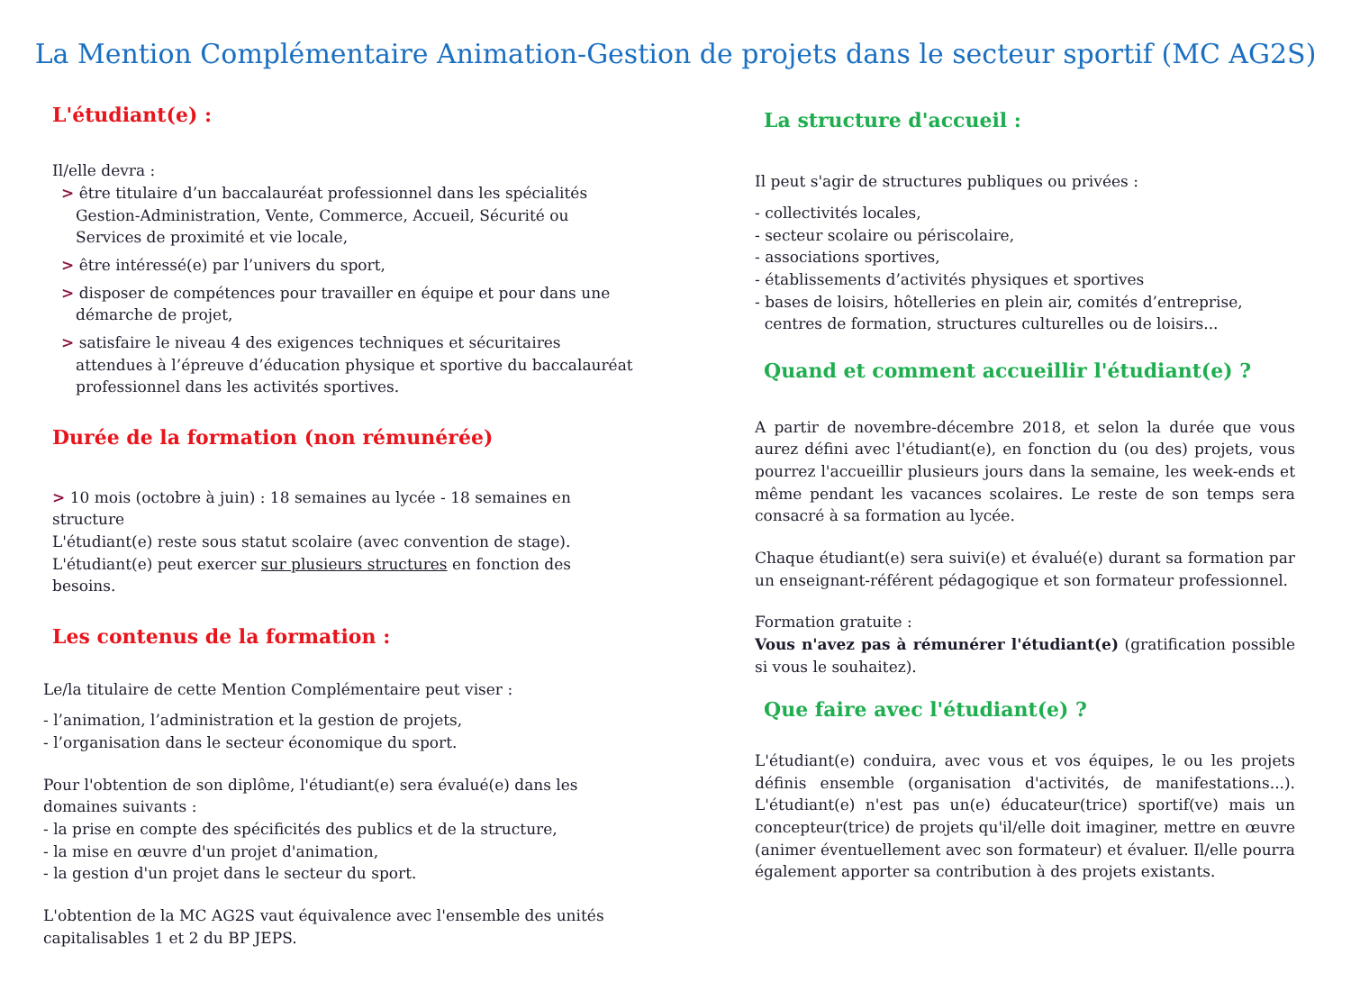La Mention Complémentaire Animation-Gestion de projets dans le secteur sportif (MC AG2S)
L'étudiant(e) :
Il/elle devra :
> être titulaire d’un baccalauréat professionnel dans les spécialités Gestion-Administration, Vente, Commerce, Accueil, Sécurité ou Services de proximité et vie locale,
> être intéressé(e) par l’univers du sport,
> disposer de compétences pour travailler en équipe et pour dans une démarche de projet,
> satisfaire le niveau 4 des exigences techniques et sécuritaires attendues à l’épreuve d’éducation physique et sportive du baccalauréat professionnel dans les activités sportives.
Durée de la formation (non rémunérée)
> 10 mois (octobre à juin) : 18 semaines au lycée - 18 semaines en structure
L'étudiant(e) reste sous statut scolaire (avec convention de stage).
L'étudiant(e) peut exercer sur plusieurs structures en fonction des besoins.
Les contenus de la formation :
Le/la titulaire de cette Mention Complémentaire peut viser :
- l’animation, l’administration et la gestion de projets,
- l’organisation dans le secteur économique du sport.
Pour l'obtention de son diplôme, l'étudiant(e) sera évalué(e) dans les domaines suivants :
- la prise en compte des spécificités des publics et de la structure,
- la mise en œuvre d'un projet d'animation,
- la gestion d'un projet dans le secteur du sport.
L'obtention de la MC AG2S vaut équivalence avec l'ensemble des unités capitalisables 1 et 2 du BP JEPS.
La structure d'accueil :
Il peut s'agir de structures publiques ou privées :
- collectivités locales,
- secteur scolaire ou périscolaire,
- associations sportives,
- établissements d’activités physiques et sportives
- bases de loisirs, hôtelleries en plein air, comités d’entreprise,
centres de formation, structures culturelles ou de loisirs...
Quand et comment accueillir l'étudiant(e) ?
A partir de novembre-décembre 2018, et selon la durée que vous aurez défini avec l'étudiant(e), en fonction du (ou des) projets, vous pourrez l'accueillir plusieurs jours dans la semaine, les week-ends et même pendant les vacances scolaires. Le reste de son temps sera consacré à sa formation au lycée.
Chaque étudiant(e) sera suivi(e) et évalué(e) durant sa formation par un enseignant-référent pédagogique et son formateur professionnel.
Formation gratuite :
Vous n'avez pas à rémunérer l'étudiant(e) (gratification possible si vous le souhaitez).
Que faire avec l'étudiant(e) ?
L'étudiant(e) conduira, avec vous et vos équipes, le ou les projets définis ensemble (organisation d'activités, de manifestations...). L'étudiant(e) n'est pas un(e) éducateur(trice) sportif(ve) mais un concepteur(trice) de projets qu'il/elle doit imaginer, mettre en œuvre (animer éventuellement avec son formateur) et évaluer. Il/elle pourra également apporter sa contribution à des projets existants.